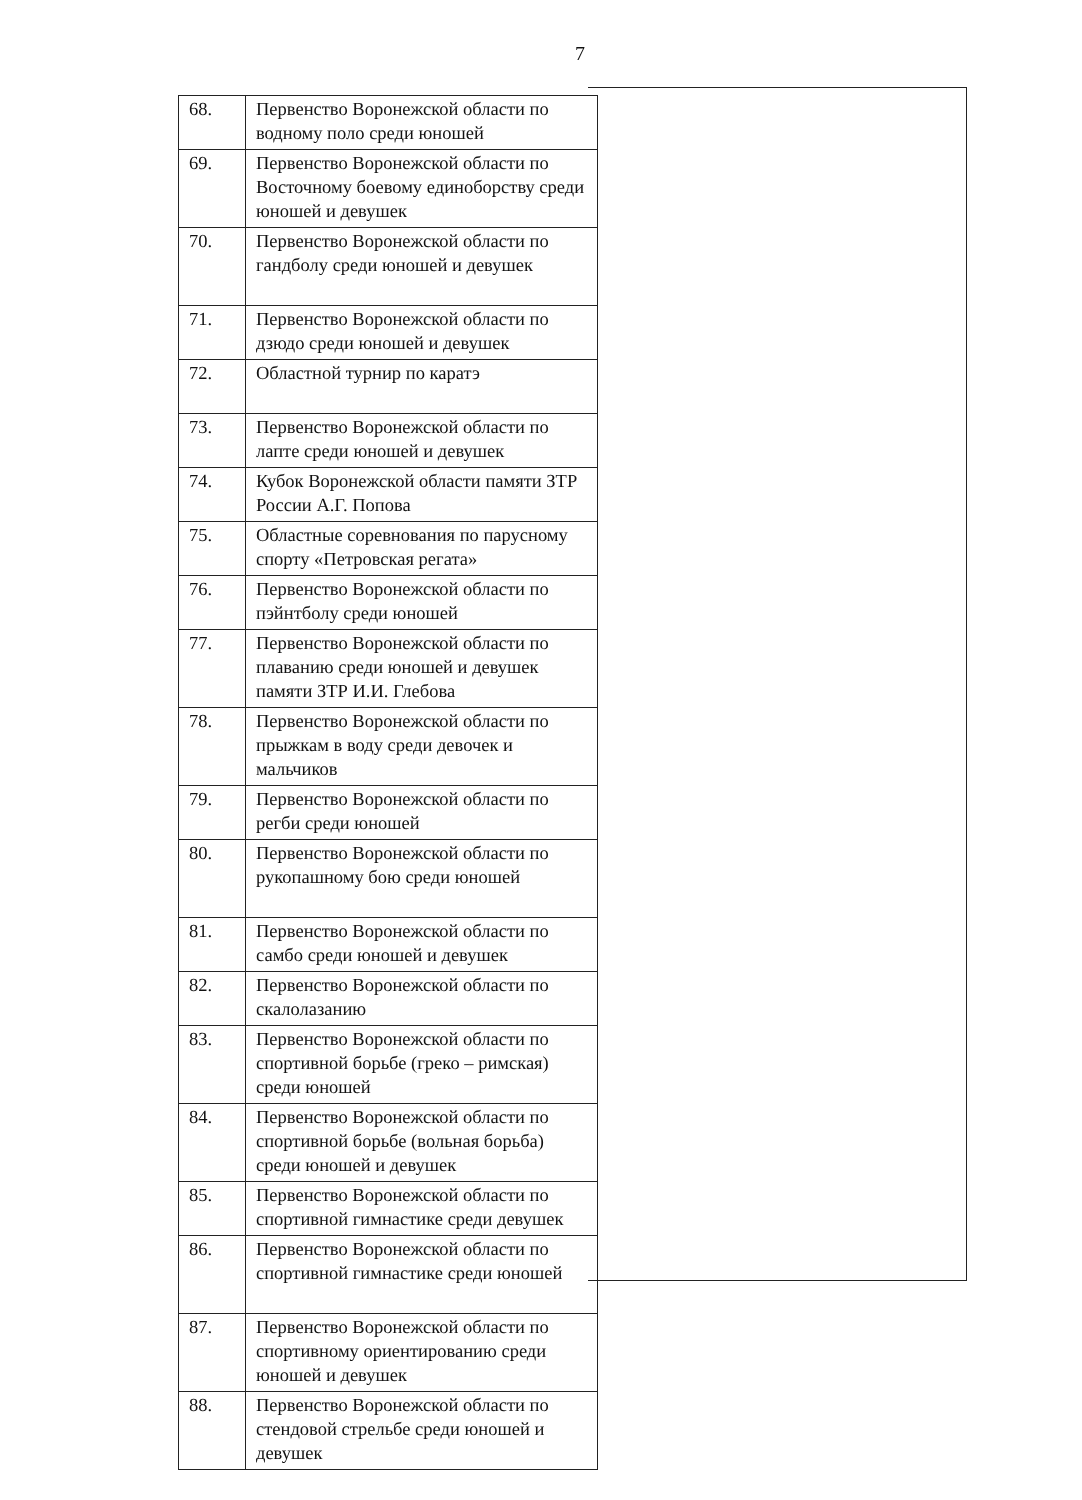7
| 68. | Первенство Воронежской области по водному поло среди юношей |
| 69. | Первенство Воронежской области по Восточному боевому единоборству среди юношей и девушек |
| 70. | Первенство Воронежской области по гандболу среди юношей и девушек |
| 71. | Первенство Воронежской области по дзюдо среди юношей и девушек |
| 72. | Областной турнир по каратэ |
| 73. | Первенство Воронежской области по лапте среди юношей и девушек |
| 74. | Кубок Воронежской области памяти ЗТР России А.Г. Попова |
| 75. | Областные соревнования по парусному спорту «Петровская регата» |
| 76. | Первенство Воронежской области по пэйнтболу среди юношей |
| 77. | Первенство Воронежской области по плаванию среди юношей и девушек памяти ЗТР И.И. Глебова |
| 78. | Первенство Воронежской области по прыжкам в воду среди девочек и мальчиков |
| 79. | Первенство Воронежской области по регби среди юношей |
| 80. | Первенство Воронежской области по рукопашному бою среди юношей |
| 81. | Первенство Воронежской области по самбо среди юношей и девушек |
| 82. | Первенство Воронежской области по скалолазанию |
| 83. | Первенство Воронежской области по спортивной борьбе (греко – римская) среди юношей |
| 84. | Первенство Воронежской области по спортивной борьбе (вольная борьба) среди юношей и девушек |
| 85. | Первенство Воронежской области по спортивной гимнастике среди девушек |
| 86. | Первенство Воронежской области по спортивной гимнастике среди юношей |
| 87. | Первенство Воронежской области по спортивному ориентированию среди юношей и девушек |
| 88. | Первенство Воронежской области по стендовой стрельбе среди юношей и девушек |